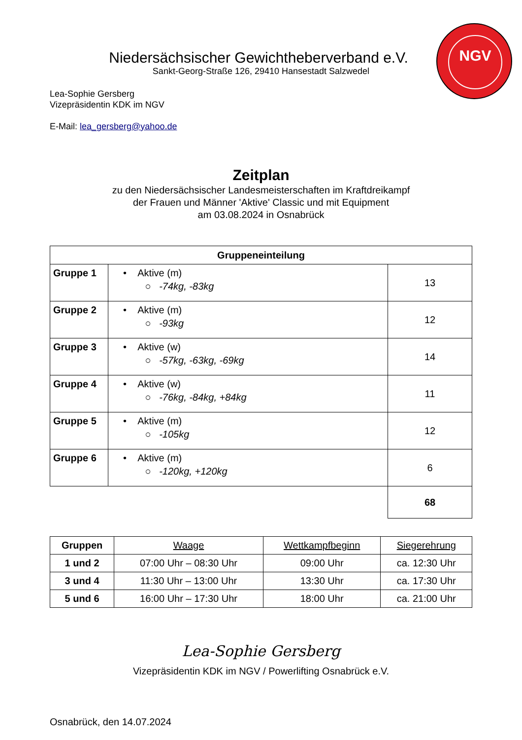NGV
Niedersächsischer Gewichtheberverband e.V.
Sankt-Georg-Straße 126, 29410 Hansestadt Salzwedel
Lea-Sophie Gersberg
Vizepräsidentin KDK im NGV
E-Mail: lea_gersberg@yahoo.de
Zeitplan
zu den Niedersächsischer Landesmeisterschaften im Kraftdreikampf
der Frauen und Männer 'Aktive' Classic und mit Equipment
am 03.08.2024 in Osnabrück
| Gruppeneinteilung | | |
| --- | --- | --- |
| Gruppe 1 | • Aktive (m) ○ -74kg, -83kg | 13 |
| Gruppe 2 | • Aktive (m) ○ -93kg | 12 |
| Gruppe 3 | • Aktive (w) ○ -57kg, -63kg, -69kg | 14 |
| Gruppe 4 | • Aktive (w) ○ -76kg, -84kg, +84kg | 11 |
| Gruppe 5 | • Aktive (m) ○ -105kg | 12 |
| Gruppe 6 | • Aktive (m) ○ -120kg, +120kg | 6 |
| | | 68 |
| Gruppen | Waage | Wettkampfbeginn | Siegerehrung |
| --- | --- | --- | --- |
| 1 und 2 | 07:00 Uhr – 08:30 Uhr | 09:00 Uhr | ca. 12:30 Uhr |
| 3 und 4 | 11:30 Uhr – 13:00 Uhr | 13:30 Uhr | ca. 17:30 Uhr |
| 5 und 6 | 16:00 Uhr – 17:30 Uhr | 18:00 Uhr | ca. 21:00 Uhr |
Lea-Sophie Gersberg
Vizepräsidentin KDK im NGV / Powerlifting Osnabrück e.V.
Osnabrück, den 14.07.2024